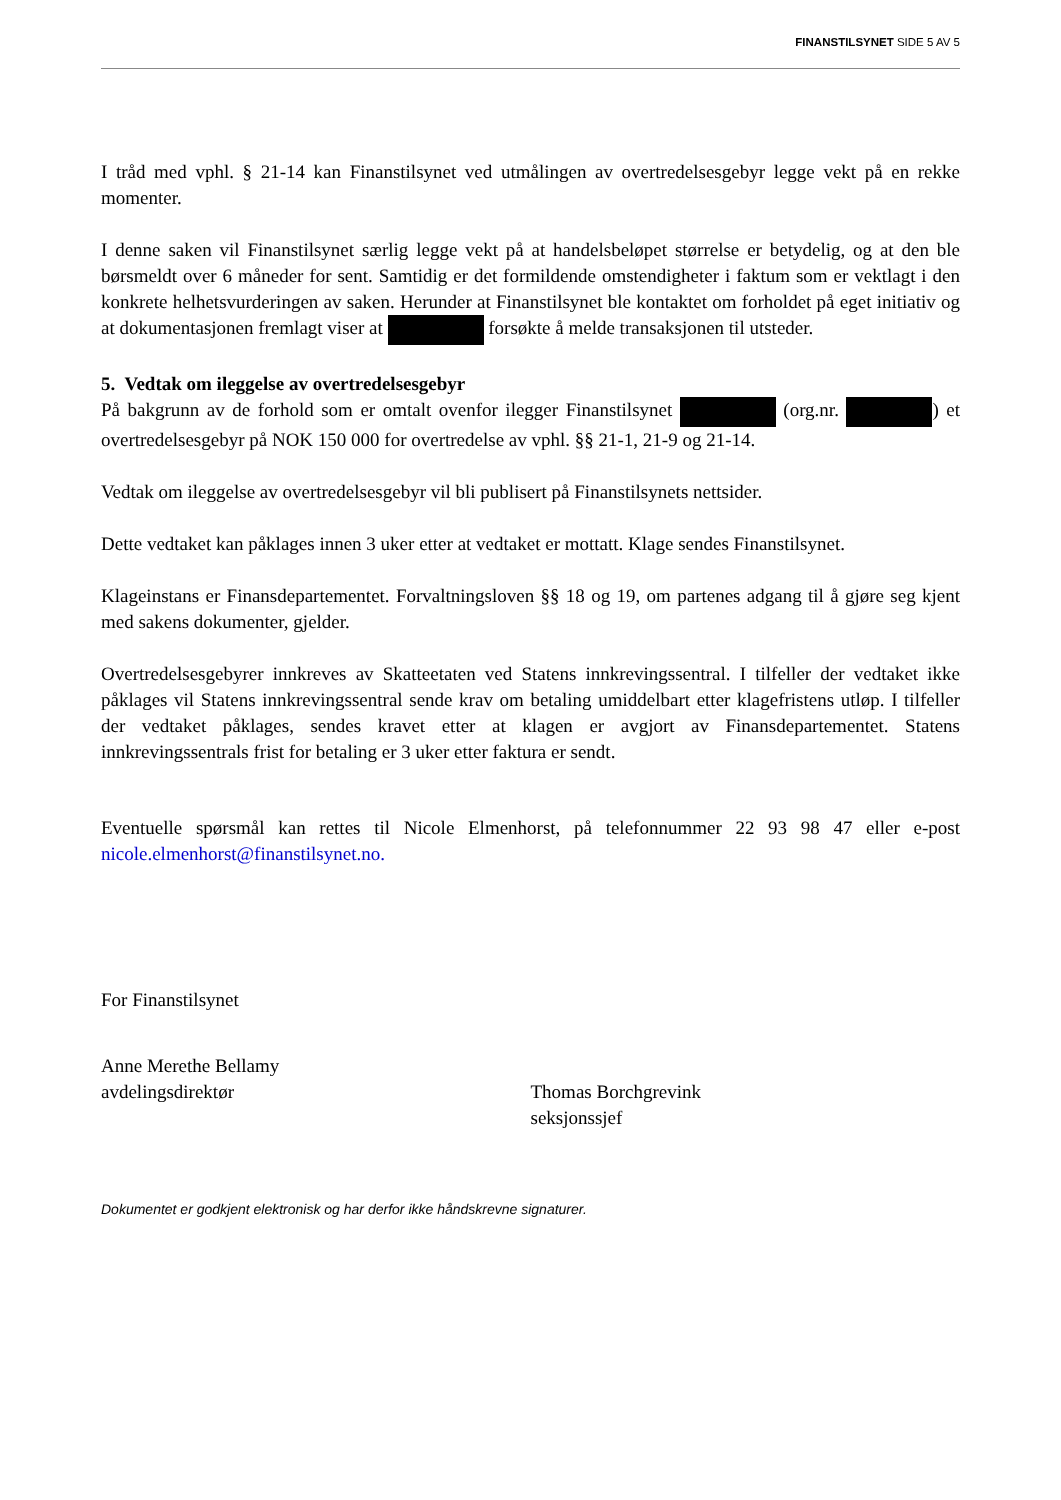FINANSTILSYNET SIDE 5 AV 5
I tråd med vphl. § 21-14 kan Finanstilsynet ved utmålingen av overtredelsesgebyr legge vekt på en rekke momenter.
I denne saken vil Finanstilsynet særlig legge vekt på at handelsbeløpet størrelse er betydelig, og at den ble børsmeldt over 6 måneder for sent. Samtidig er det formildende omstendigheter i faktum som er vektlagt i den konkrete helhetsvurderingen av saken. Herunder at Finanstilsynet ble kontaktet om forholdet på eget initiativ og at dokumentasjonen fremlagt viser at forsøkte å melde transaksjonen til utsteder.
5. Vedtak om ileggelse av overtredelsesgebyr
På bakgrunn av de forhold som er omtalt ovenfor ilegger Finanstilsynet (org.nr. ) et overtredelsesgebyr på NOK 150 000 for overtredelse av vphl. §§ 21-1, 21-9 og 21-14.
Vedtak om ileggelse av overtredelsesgebyr vil bli publisert på Finanstilsynets nettsider.
Dette vedtaket kan påklages innen 3 uker etter at vedtaket er mottatt. Klage sendes Finanstilsynet.
Klageinstans er Finansdepartementet. Forvaltningsloven §§ 18 og 19, om partenes adgang til å gjøre seg kjent med sakens dokumenter, gjelder.
Overtredelsesgebyrer innkreves av Skatteetaten ved Statens innkrevingssentral. I tilfeller der vedtaket ikke påklages vil Statens innkrevingssentral sende krav om betaling umiddelbart etter klagefristens utløp. I tilfeller der vedtaket påklages, sendes kravet etter at klagen er avgjort av Finansdepartementet. Statens innkrevingssentrals frist for betaling er 3 uker etter faktura er sendt.
Eventuelle spørsmål kan rettes til Nicole Elmenhorst, på telefonnummer 22 93 98 47 eller e-post nicole.elmenhorst@finanstilsynet.no.
For Finanstilsynet
Anne Merethe Bellamy
avdelingsdirektør
Thomas Borchgrevink
seksjonssjef
Dokumentet er godkjent elektronisk og har derfor ikke håndskrevne signaturer.